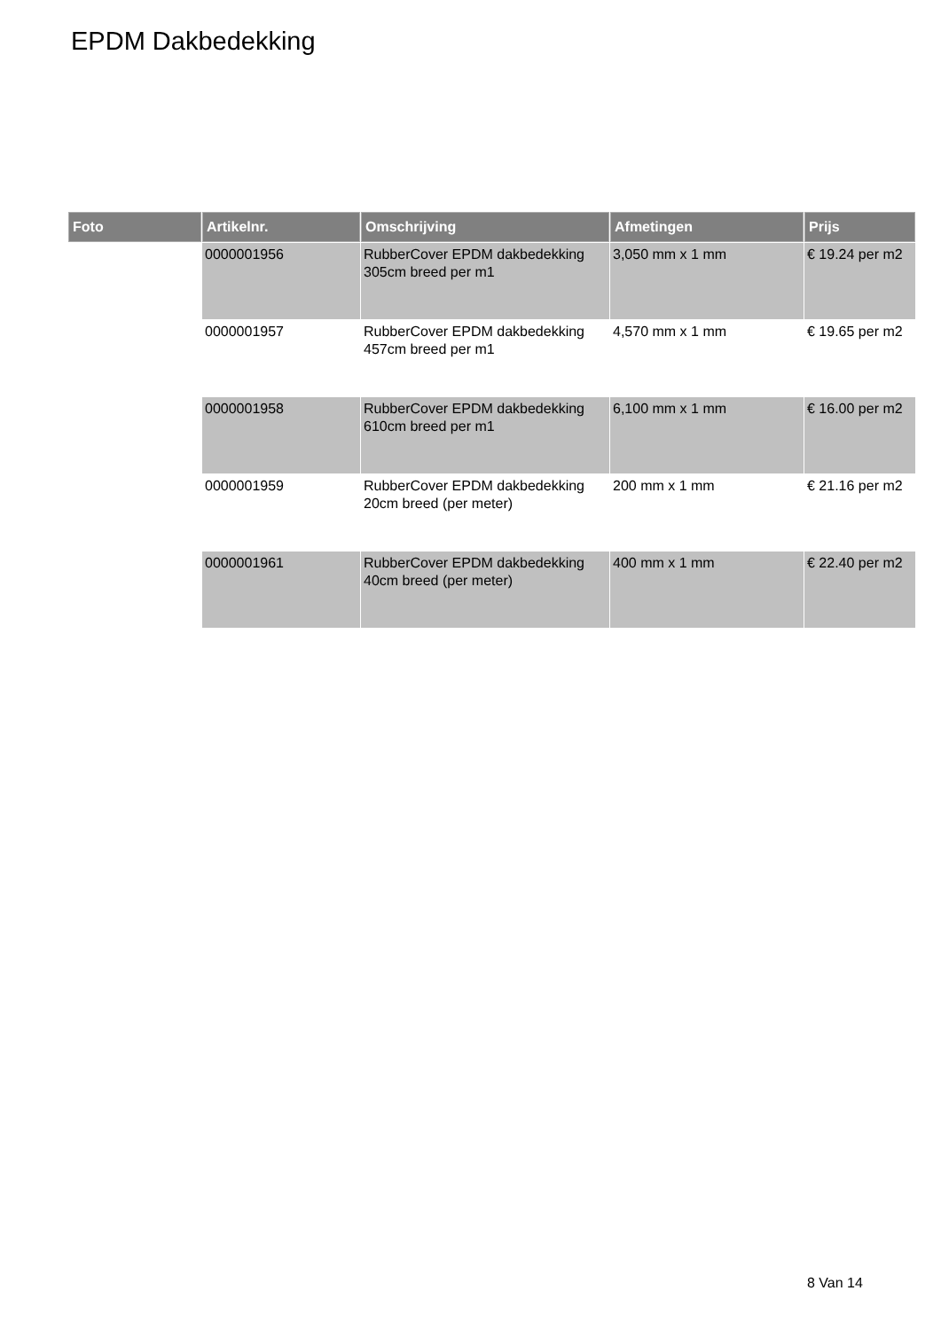EPDM Dakbedekking
| Foto | Artikelnr. | Omschrijving | Afmetingen | Prijs |
| --- | --- | --- | --- | --- |
| | 0000001956 | RubberCover EPDM dakbedekking 305cm breed per m1 | 3,050 mm x 1 mm | € 19.24 per m2 |
| | 0000001957 | RubberCover EPDM dakbedekking 457cm breed per m1 | 4,570 mm x 1 mm | € 19.65 per m2 |
| | 0000001958 | RubberCover EPDM dakbedekking 610cm breed per m1 | 6,100 mm x 1 mm | € 16.00 per m2 |
| | 0000001959 | RubberCover EPDM dakbedekking 20cm breed (per meter) | 200 mm x 1 mm | € 21.16 per m2 |
| | 0000001961 | RubberCover EPDM dakbedekking 40cm breed (per meter) | 400 mm x 1 mm | € 22.40 per m2 |
8 Van 14